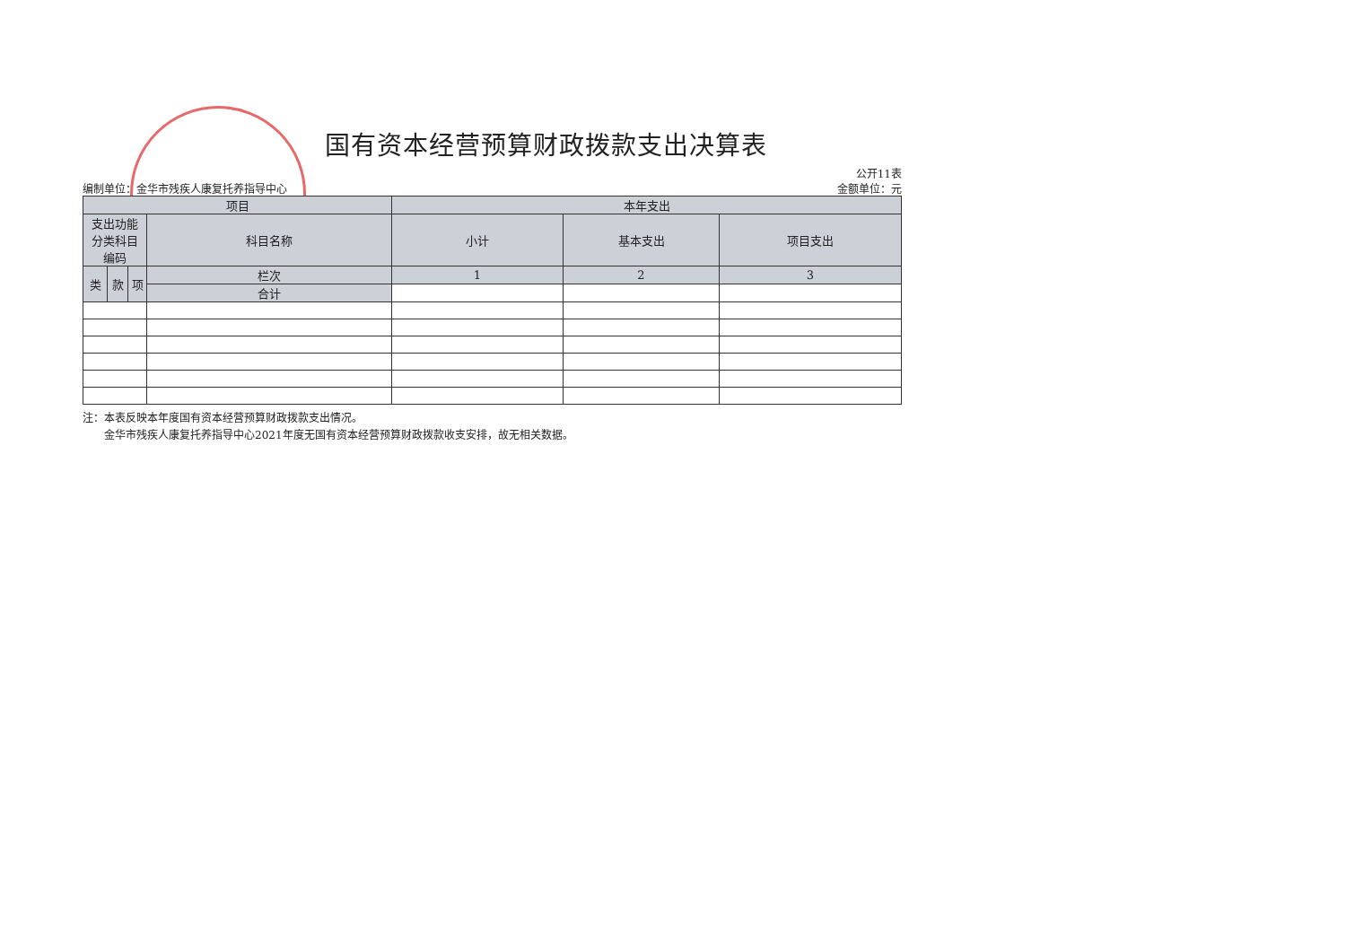国有资本经营预算财政拨款支出决算表
编制单位：金华市残疾人康复托养指导中心
公开11表
金额单位：元
| 项目 | | | | 本年支出 | | |
| --- | --- | --- | --- | --- | --- | --- |
| 支出功能 分类科目 编码 | | | 科目名称 | 小计 | 基本支出 | 项目支出 |
| 类 | 款 | 项 | 栏次 | 1 | 2 | 3 |
| | | | 合计 | | | |
注：本表反映本年度国有资本经营预算财政拨款支出情况。
  金华市残疾人康复托养指导中心2021年度无国有资本经营预算财政拨款收支安排，故无相关数据。